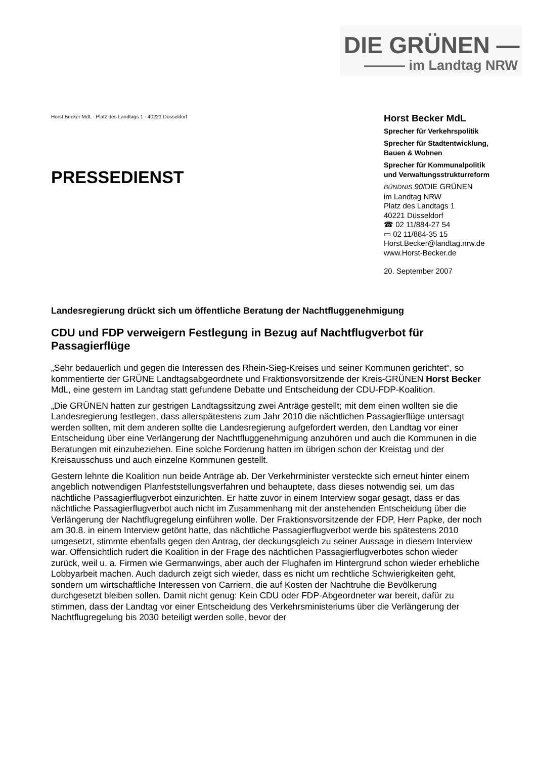DIE GRÜNEN —
——— im Landtag NRW
Horst Becker MdL · Platz des Landtags 1 · 40221 Düsseldorf
PRESSEDIENST
Horst Becker MdL
Sprecher für Verkehrspolitik
Sprecher für Stadtentwicklung,
Bauen & Wohnen
Sprecher für Kommunalpolitik
und Verwaltungsstrukturreform
BÜNDNIS 90/DIE GRÜNEN
im Landtag NRW
Platz des Landtags 1
40221 Düsseldorf
☎ 02 11/884-27 54
▭ 02 11/884-35 15
Horst.Becker@landtag.nrw.de
www.Horst-Becker.de
20. September 2007
Landesregierung drückt sich um öffentliche Beratung der Nachtfluggenehmigung
CDU und FDP verweigern Festlegung in Bezug auf Nachtflugverbot für Passagierflüge
„Sehr bedauerlich und gegen die Interessen des Rhein-Sieg-Kreises und seiner Kommunen gerichtet“, so kommentierte der GRÜNE Landtagsabgeordnete und Fraktionsvorsitzende der Kreis-GRÜNEN Horst Becker MdL, eine gestern im Landtag statt gefundene Debatte und Entscheidung der CDU-FDP-Koalition.
„Die GRÜNEN hatten zur gestrigen Landtagssitzung zwei Anträge gestellt; mit dem einen wollten sie die Landesregierung festlegen, dass allerspätestens zum Jahr 2010 die nächtlichen Passagierflüge untersagt werden sollten, mit dem anderen sollte die Landesregierung aufgefordert werden, den Landtag vor einer Entscheidung über eine Verlängerung der Nachtfluggenehmigung anzuhören und auch die Kommunen in die Beratungen mit einzubeziehen. Eine solche Forderung hatten im übrigen schon der Kreistag und der Kreisausschuss und auch einzelne Kommunen gestellt.
Gestern lehnte die Koalition nun beide Anträge ab. Der Verkehrminister versteckte sich erneut hinter einem angeblich notwendigen Planfeststellungsverfahren und behauptete, dass dieses notwendig sei, um das nächtliche Passagierflugverbot einzurichten. Er hatte zuvor in einem Interview sogar gesagt, dass er das nächtliche Passagierflugverbot auch nicht im Zusammenhang mit der anstehenden Entscheidung über die Verlängerung der Nachtflugregelung einführen wolle. Der Fraktionsvorsitzende der FDP, Herr Papke, der noch am 30.8. in einem Interview getönt hatte, das nächtliche Passagierflugverbot werde bis spätestens 2010 umgesetzt, stimmte ebenfalls gegen den Antrag, der deckungsgleich zu seiner Aussage in diesem Interview war. Offensichtlich rudert die Koalition in der Frage des nächtlichen Passagierflugverbotes schon wieder zurück, weil u. a. Firmen wie Germanwings, aber auch der Flughafen im Hintergrund schon wieder erhebliche Lobbyarbeit machen. Auch dadurch zeigt sich wieder, dass es nicht um rechtliche Schwierigkeiten geht, sondern um wirtschaftliche Interessen von Carriern, die auf Kosten der Nachtruhe die Bevölkerung durchgesetzt bleiben sollen. Damit nicht genug: Kein CDU oder FDP-Abgeordneter war bereit, dafür zu stimmen, dass der Landtag vor einer Entscheidung des Verkehrsministeriums über die Verlängerung der Nachtflugregelung bis 2030 beteiligt werden solle, bevor der